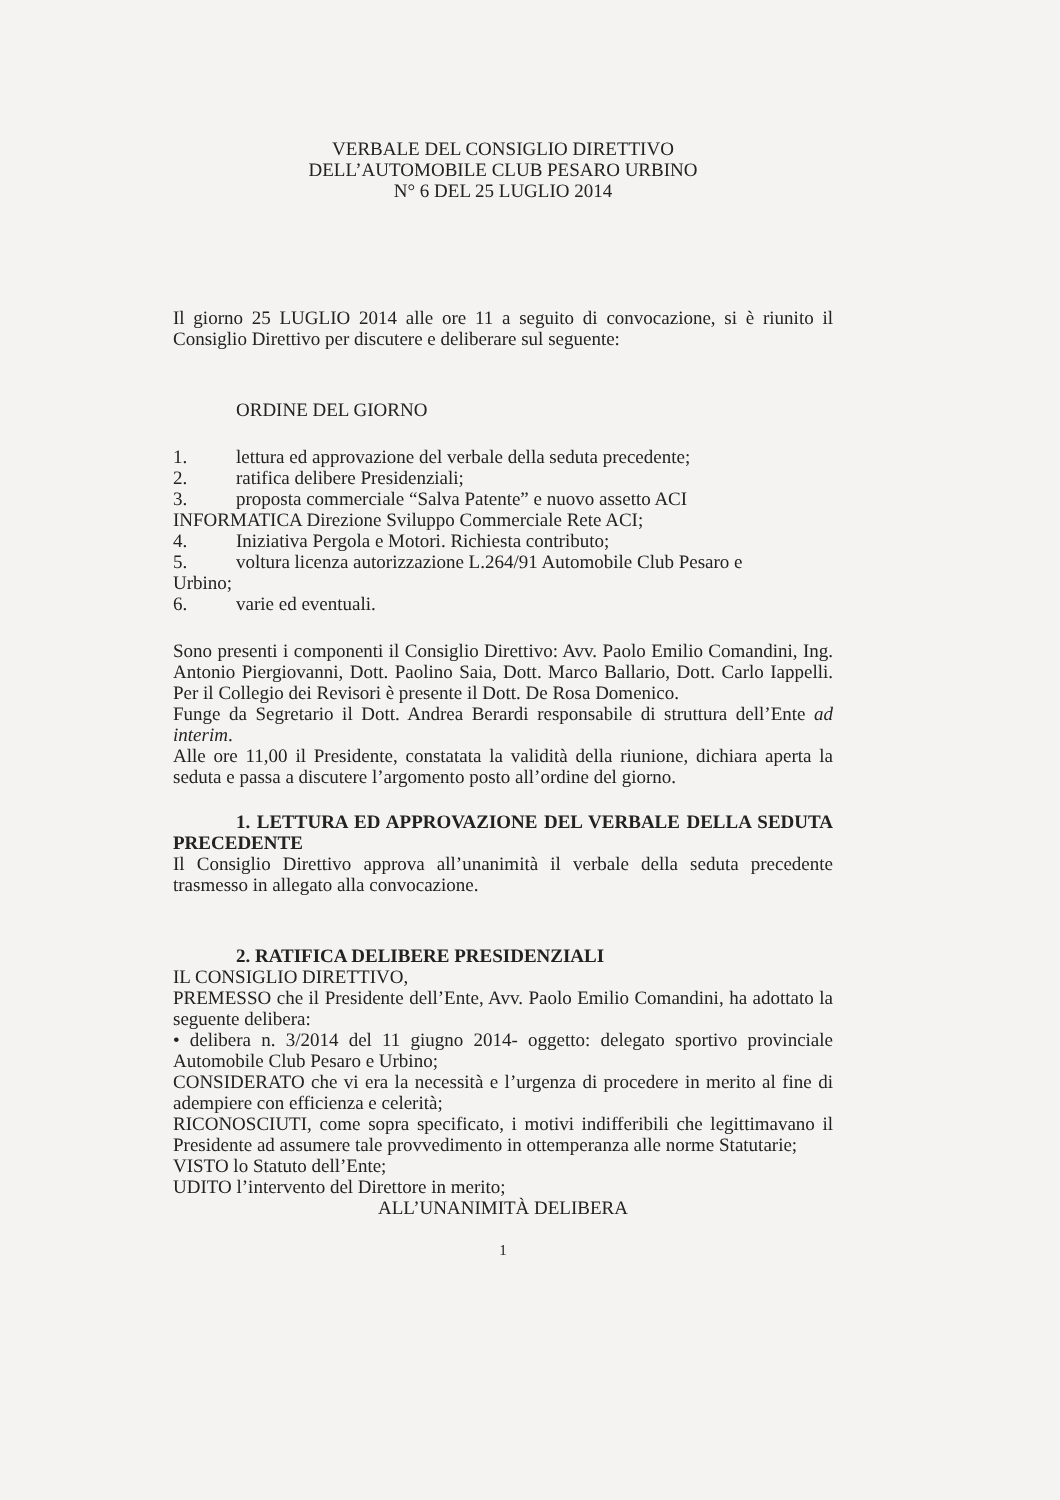VERBALE DEL CONSIGLIO DIRETTIVO
DELL’AUTOMOBILE CLUB PESARO URBINO
N° 6 DEL 25 LUGLIO 2014
Il giorno 25 LUGLIO 2014 alle ore 11 a seguito di convocazione, si è riunito il Consiglio Direttivo per discutere e deliberare sul seguente:
ORDINE DEL GIORNO
1. lettura ed approvazione del verbale della seduta precedente;
2. ratifica delibere Presidenziali;
3. proposta commerciale “Salva Patente” e nuovo assetto ACI
INFORMATICA Direzione Sviluppo Commerciale Rete ACI;
4. Iniziativa Pergola e Motori. Richiesta contributo;
5. voltura licenza autorizzazione L.264/91 Automobile Club Pesaro e
Urbino;
6. varie ed eventuali.
Sono presenti i componenti il Consiglio Direttivo: Avv. Paolo Emilio Comandini, Ing. Antonio Piergiovanni, Dott. Paolino Saia, Dott. Marco Ballario, Dott. Carlo Iappelli. Per il Collegio dei Revisori è presente il Dott. De Rosa Domenico.
Funge da Segretario il Dott. Andrea Berardi responsabile di struttura dell’Ente ad interim.
Alle ore 11,00 il Presidente, constatata la validità della riunione, dichiara aperta la seduta e passa a discutere l’argomento posto all’ordine del giorno.
1. LETTURA ED APPROVAZIONE DEL VERBALE DELLA SEDUTA PRECEDENTE
Il Consiglio Direttivo approva all’unanimità il verbale della seduta precedente trasmesso in allegato alla convocazione.
2. RATIFICA DELIBERE PRESIDENZIALI
IL CONSIGLIO DIRETTIVO,
PREMESSO che il Presidente dell’Ente, Avv. Paolo Emilio Comandini, ha adottato la seguente delibera:
• delibera n. 3/2014 del 11 giugno 2014- oggetto: delegato sportivo provinciale Automobile Club Pesaro e Urbino;
CONSIDERATO che vi era la necessità e l’urgenza di procedere in merito al fine di adempiere con efficienza e celerità;
RICONOSCIUTI, come sopra specificato, i motivi indifferibili che legittimavano il Presidente ad assumere tale provvedimento in ottemperanza alle norme Statutarie;
VISTO lo Statuto dell’Ente;
UDITO l’intervento del Direttore in merito;
ALL’UNANIMITÀ DELIBERA
1